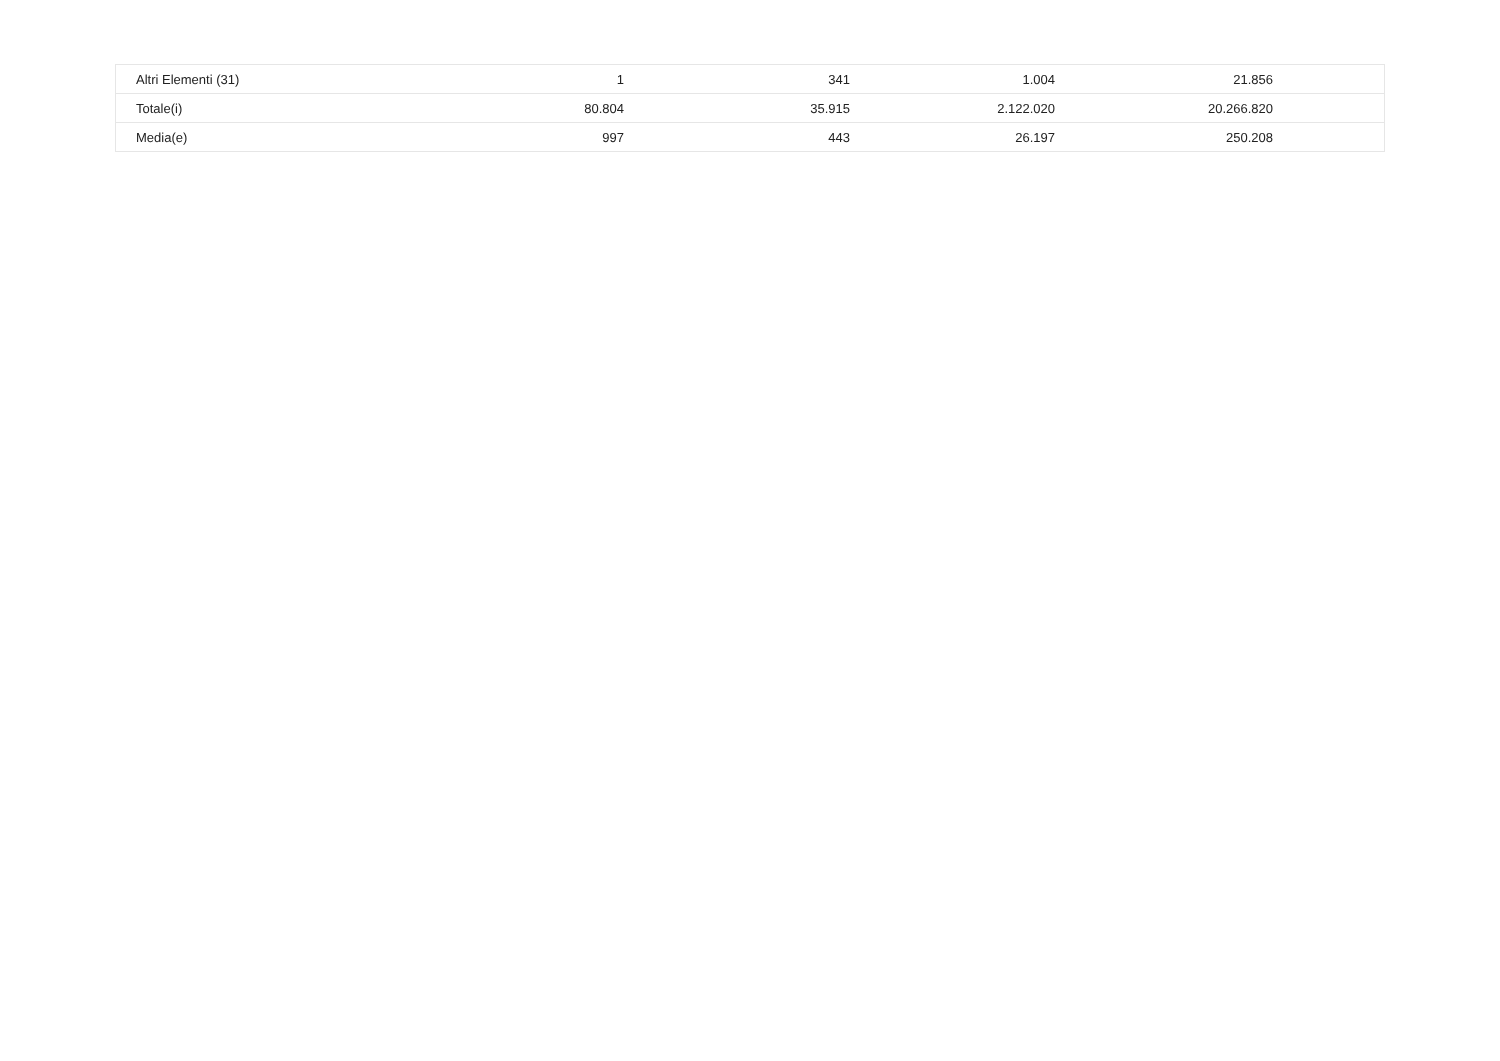| Altri Elementi (31) | 1 | 341 | 1.004 | 21.856 | |
| Totale(i) | 80.804 | 35.915 | 2.122.020 | 20.266.820 | |
| Media(e) | 997 | 443 | 26.197 | 250.208 | |